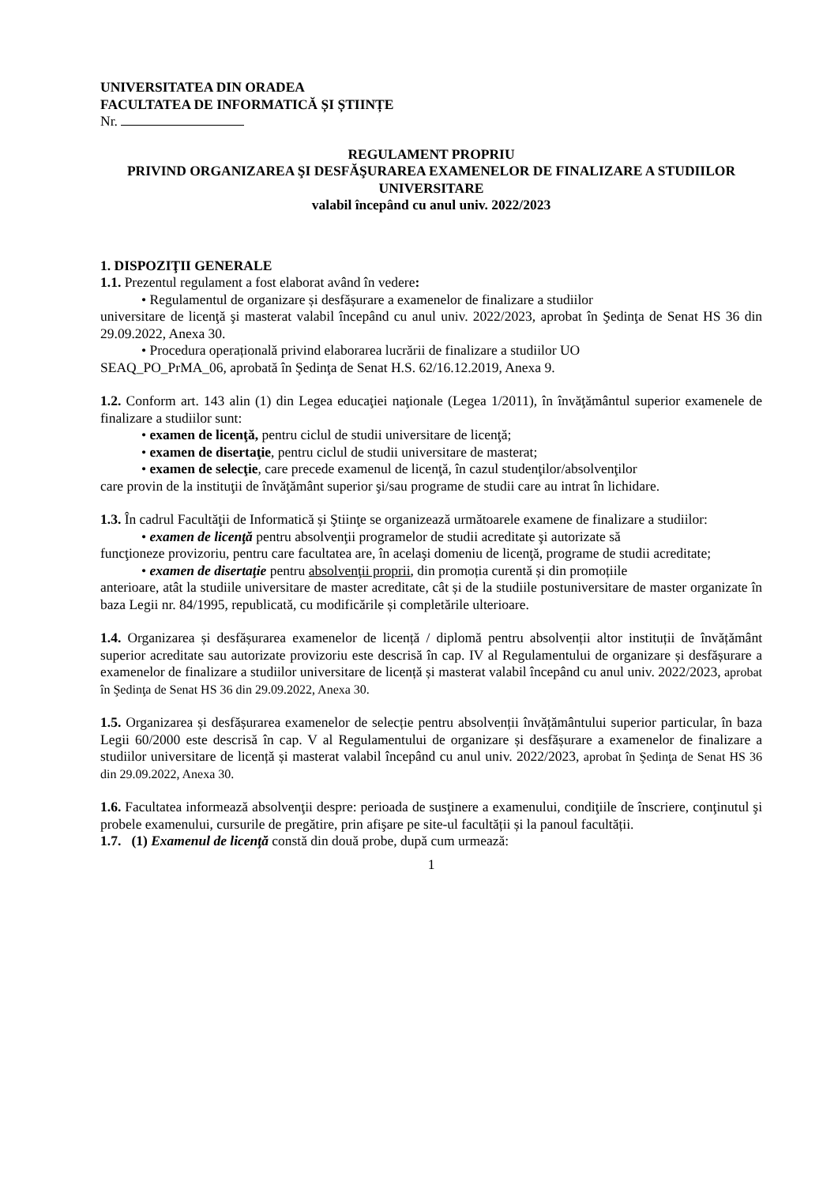UNIVERSITATEA DIN ORADEA
FACULTATEA DE INFORMATICĂ ȘI ȘTIINȚE
Nr.
REGULAMENT PROPRIU
PRIVIND ORGANIZAREA ŞI DESFĂŞURAREA EXAMENELOR DE FINALIZARE A STUDIILOR UNIVERSITARE
valabil începând cu anul univ. 2022/2023
1. DISPOZIŢII GENERALE
1.1. Prezentul regulament a fost elaborat având în vedere:
• Regulamentul de organizare și desfășurare a examenelor de finalizare a studiilor
universitare de licenţă şi masterat valabil începând cu anul univ. 2022/2023, aprobat în Şedinţa de Senat HS 36 din 29.09.2022, Anexa 30.
• Procedura operațională privind elaborarea lucrării de finalizare a studiilor UO
SEAQ_PO_PrMA_06, aprobată în Şedinţa de Senat H.S. 62/16.12.2019, Anexa 9.
1.2. Conform art. 143 alin (1) din Legea educaţiei naţionale (Legea 1/2011), în învăţământul superior examenele de finalizare a studiilor sunt:
• examen de licenţă, pentru ciclul de studii universitare de licenţă;
• examen de disertaţie, pentru ciclul de studii universitare de masterat;
• examen de selecţie, care precede examenul de licenţă, în cazul studenţilor/absolvenţilor
care provin de la instituţii de învăţământ superior şi/sau programe de studii care au intrat în lichidare.
1.3. În cadrul Facultăţii de Informatică și Ştiinţe se organizează următoarele examene de finalizare a studiilor:
• examen de licenţă pentru absolvenţii programelor de studii acreditate şi autorizate să
funcţioneze provizoriu, pentru care facultatea are, în acelaşi domeniu de licenţă, programe de studii acreditate;
• examen de disertaţie pentru absolvenţii proprii, din promoția curentă și din promoțiile
anterioare, atât la studiile universitare de master acreditate, cât și de la studiile postuniversitare de master organizate în baza Legii nr. 84/1995, republicată, cu modificările și completările ulterioare.
1.4. Organizarea și desfășurarea examenelor de licență / diplomă pentru absolvenții altor instituții de învățământ superior acreditate sau autorizate provizoriu este descrisă în cap. IV al Regulamentului de organizare și desfășurare a examenelor de finalizare a studiilor universitare de licență și masterat valabil începând cu anul univ. 2022/2023, aprobat în Şedinţa de Senat HS 36 din 29.09.2022, Anexa 30.
1.5. Organizarea și desfășurarea examenelor de selecție pentru absolvenții învățământului superior particular, în baza Legii 60/2000 este descrisă în cap. V al Regulamentului de organizare și desfășurare a examenelor de finalizare a studiilor universitare de licență și masterat valabil începând cu anul univ. 2022/2023, aprobat în Şedinţa de Senat HS 36 din 29.09.2022, Anexa 30.
1.6. Facultatea informează absolvenţii despre: perioada de susţinere a examenului, condiţiile de înscriere, conţinutul şi probele examenului, cursurile de pregătire, prin afişare pe site-ul facultății și la panoul facultății.
1.7. (1) Examenul de licenţă constă din două probe, după cum urmează:
1